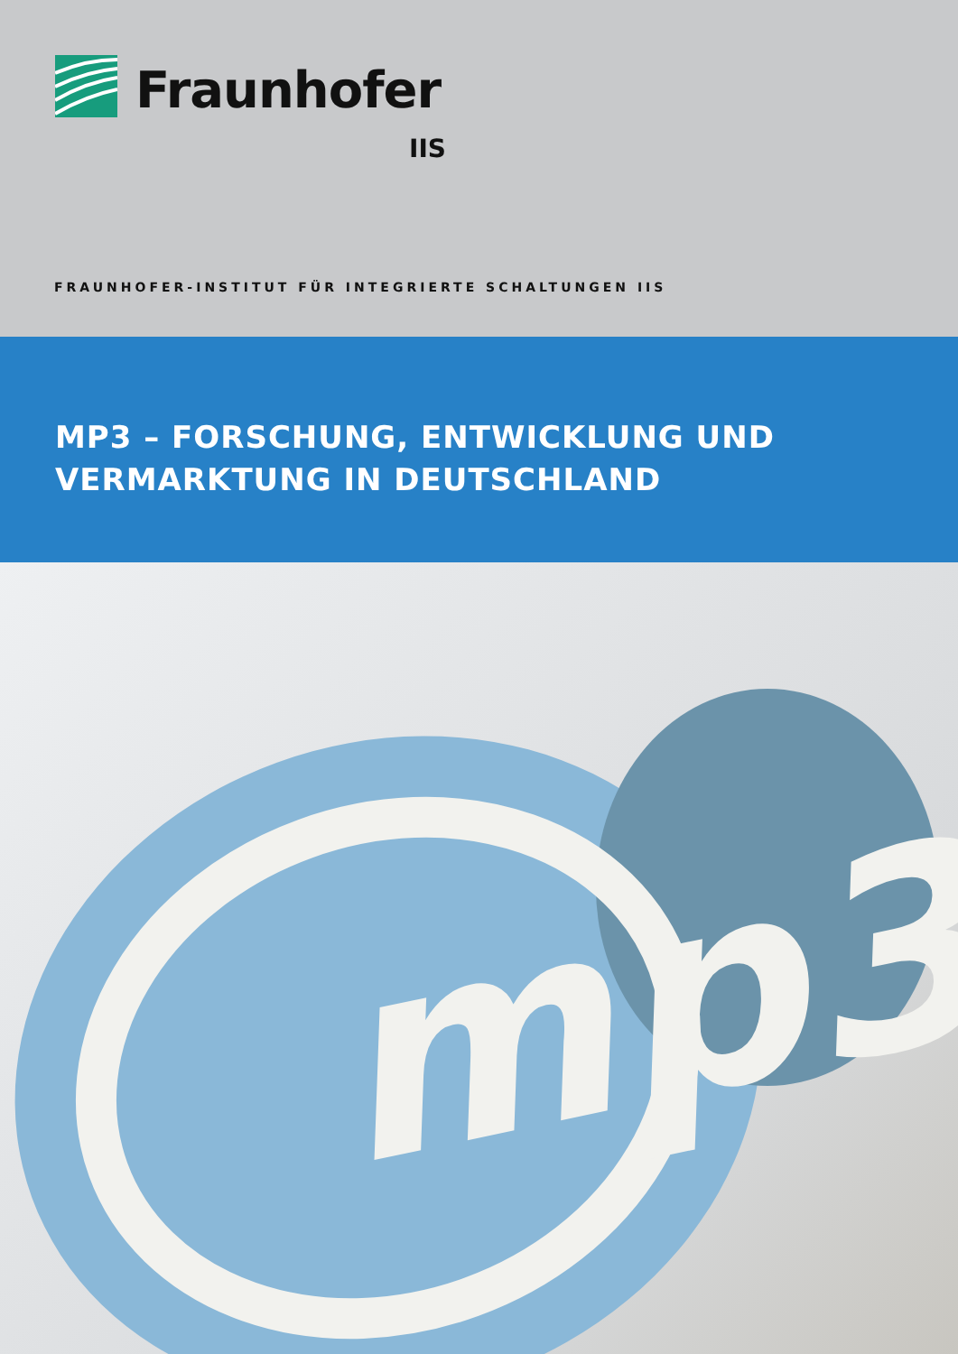Fraunhofer
IIS
FRAUNHOFER-INSTITUT FÜR INTEGRIERTE SCHALTUNGEN IIS
MP3 – FORSCHUNG, ENTWICKLUNG UND
VERMARKTUNG IN DEUTSCHLAND
mp3